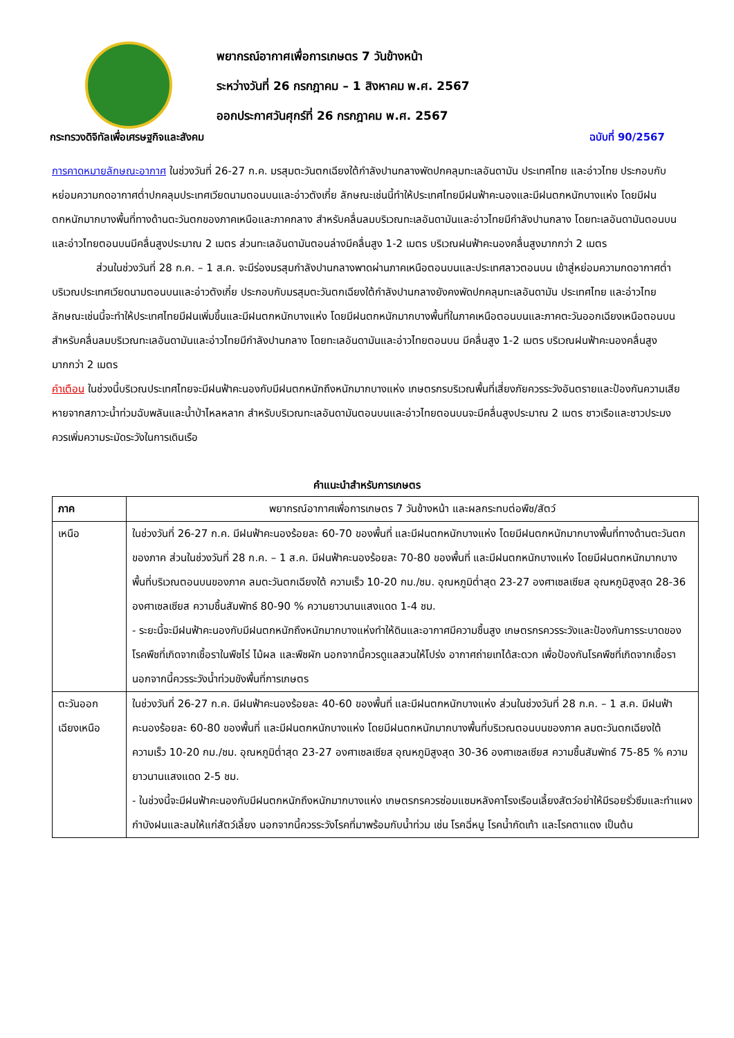พยากรณ์อากาศเพื่อการเกษตร 7 วันข้างหน้า
ระหว่างวันที่ 26 กรกฎาคม – 1 สิงหาคม พ.ศ. 2567
ออกประกาศวันศุกร์ที่ 26 กรกฎาคม พ.ศ. 2567
กระทรวงดิจิทัลเพื่อเศรษฐกิจและสังคม ฉบับที่ 90/2567
การคาดหมายลักษณะอากาศ ในช่วงวันที่ 26-27 ก.ค. มรสุมตะวันตกเฉียงใต้กำลังปานกลางพัดปกคลุมทะเลอันดามัน ประเทศไทย และอ่าวไทย ประกอบกับหย่อมความกดอากาศต่ำปกคลุมประเทศเวียดนามตอนบนและอ่าวตังเกี๋ย ลักษณะเช่นนี้ทำให้ประเทศไทยมีฝนฟ้าคะนองและมีฝนตกหนักบางแห่ง โดยมีฝนตกหนักมากบางพื้นที่ทางด้านตะวันตกของภาคเหนือและภาคกลาง สำหรับคลื่นลมบริเวณทะเลอันดามันและอ่าวไทยมีกำลังปานกลาง โดยทะเลอันดามันตอนบนและอ่าวไทยตอนบนมีคลื่นสูงประมาณ 2 เมตร ส่วนทะเลอันดามันตอนล่างมีคลื่นสูง 1-2 เมตร บริเวณฝนฟ้าคะนองคลื่นสูงมากกว่า 2 เมตร
ส่วนในช่วงวันที่ 28 ก.ค. – 1 ส.ค. จะมีร่องมรสุมกำลังปานกลางพาดผ่านภาคเหนือตอนบนและประเทศลาวตอนบน เข้าสู่หย่อมความกดอากาศต่ำบริเวณประเทศเวียดนามตอนบนและอ่าวตังเกี๋ย ประกอบกับมรสุมตะวันตกเฉียงใต้กำลังปานกลางยังคงพัดปกคลุมทะเลอันดามัน ประเทศไทย และอ่าวไทย ลักษณะเช่นนี้จะทำให้ประเทศไทยมีฝนเพิ่มขึ้นและมีฝนตกหนักบางแห่ง โดยมีฝนตกหนักมากบางพื้นที่ในภาคเหนือตอนบนและภาคตะวันออกเฉียงเหนือตอนบน สำหรับคลื่นลมบริเวณทะเลอันดามันและอ่าวไทยมีกำลังปานกลาง โดยทะเลอันดามันและอ่าวไทยตอนบน มีคลื่นสูง 1-2 เมตร บริเวณฝนฟ้าคะนองคลื่นสูงมากกว่า 2 เมตร
คำเตือน ในช่วงนี้บริเวณประเทศไทยจะมีฝนฟ้าคะนองกับมีฝนตกหนักถึงหนักมากบางแห่ง เกษตรกรบริเวณพื้นที่เสี่ยงภัยควรระวังอันตรายและป้องกันความเสียหายจากสภาวะน้ำท่วมฉับพลันและน้ำป่าไหลหลาก สำหรับบริเวณทะเลอันดามันตอนบนและอ่าวไทยตอนบนจะมีคลื่นสูงประมาณ 2 เมตร ชาวเรือและชาวประมงควรเพิ่มความระมัดระวังในการเดินเรือ
คำแนะนำสำหรับการเกษตร
| ภาค | พยากรณ์อากาศเพื่อการเกษตร 7 วันข้างหน้า และผลกระทบต่อพืช/สัตว์ |
| --- | --- |
| เหนือ | ในช่วงวันที่ 26-27 ก.ค. มีฝนฟ้าคะนองร้อยละ 60-70 ของพื้นที่ และมีฝนตกหนักบางแห่ง โดยมีฝนตกหนักมากบางพื้นที่ทางด้านตะวันตกของภาค ส่วนในช่วงวันที่ 28 ก.ค. – 1 ส.ค. มีฝนฟ้าคะนองร้อยละ 70-80 ของพื้นที่ และมีฝนตกหนักบางแห่ง โดยมีฝนตกหนักมากบางพื้นที่บริเวณตอนบนของภาค ลมตะวันตกเฉียงใต้ ความเร็ว 10-20 กม./ชม. อุณหภูมิต่ำสุด 23-27 องศาเซลเซียส อุณหภูมิสูงสุด 28-36 องศาเซลเซียส ความชื้นสัมพัทธ์ 80-90 % ความยาวนานแสงแดด 1-4 ชม. - ระยะนี้จะมีฝนฟ้าคะนองกับมีฝนตกหนักถึงหนักมากบางแห่งทำให้ดินและอากาศมีความชื้นสูง เกษตรกรควรระวังและป้องกันการระบาดของโรคพืชที่เกิดจากเชื้อราในพืชไร่ ไม้ผล และพืชผัก นอกจากนี้ควรดูแลสวนให้โปร่ง อากาศถ่ายเทได้สะดวก เพื่อป้องกันโรคพืชที่เกิดจากเชื้อรา นอกจากนี้ควรระวังน้ำท่วมขังพื้นที่การเกษตร |
| ตะวันออก เฉียงเหนือ | ในช่วงวันที่ 26-27 ก.ค. มีฝนฟ้าคะนองร้อยละ 40-60 ของพื้นที่ และมีฝนตกหนักบางแห่ง ส่วนในช่วงวันที่ 28 ก.ค. – 1 ส.ค. มีฝนฟ้าคะนองร้อยละ 60-80 ของพื้นที่ และมีฝนตกหนักบางแห่ง โดยมีฝนตกหนักมากบางพื้นที่บริเวณตอนบนของภาค ลมตะวันตกเฉียงใต้ ความเร็ว 10-20 กม./ชม. อุณหภูมิต่ำสุด 23-27 องศาเซลเซียส อุณหภูมิสูงสุด 30-36 องศาเซลเซียส ความชื้นสัมพัทธ์ 75-85 % ความยาวนานแสงแดด 2-5 ชม. - ในช่วงนี้จะมีฝนฟ้าคะนองกับมีฝนตกหนักถึงหนักมากบางแห่ง เกษตรกรควรซ่อมแซมหลังคาโรงเรือนเลี้ยงสัตว์อย่าให้มีรอยรั่วซึมและทำแผงกำบังฝนและลมให้แก่สัตว์เลี้ยง นอกจากนี้ควรระวังโรคที่มาพร้อมกับน้ำท่วม เช่น โรคฉี่หนู โรคน้ำกัดเท้า และโรคตาแดง เป็นต้น |